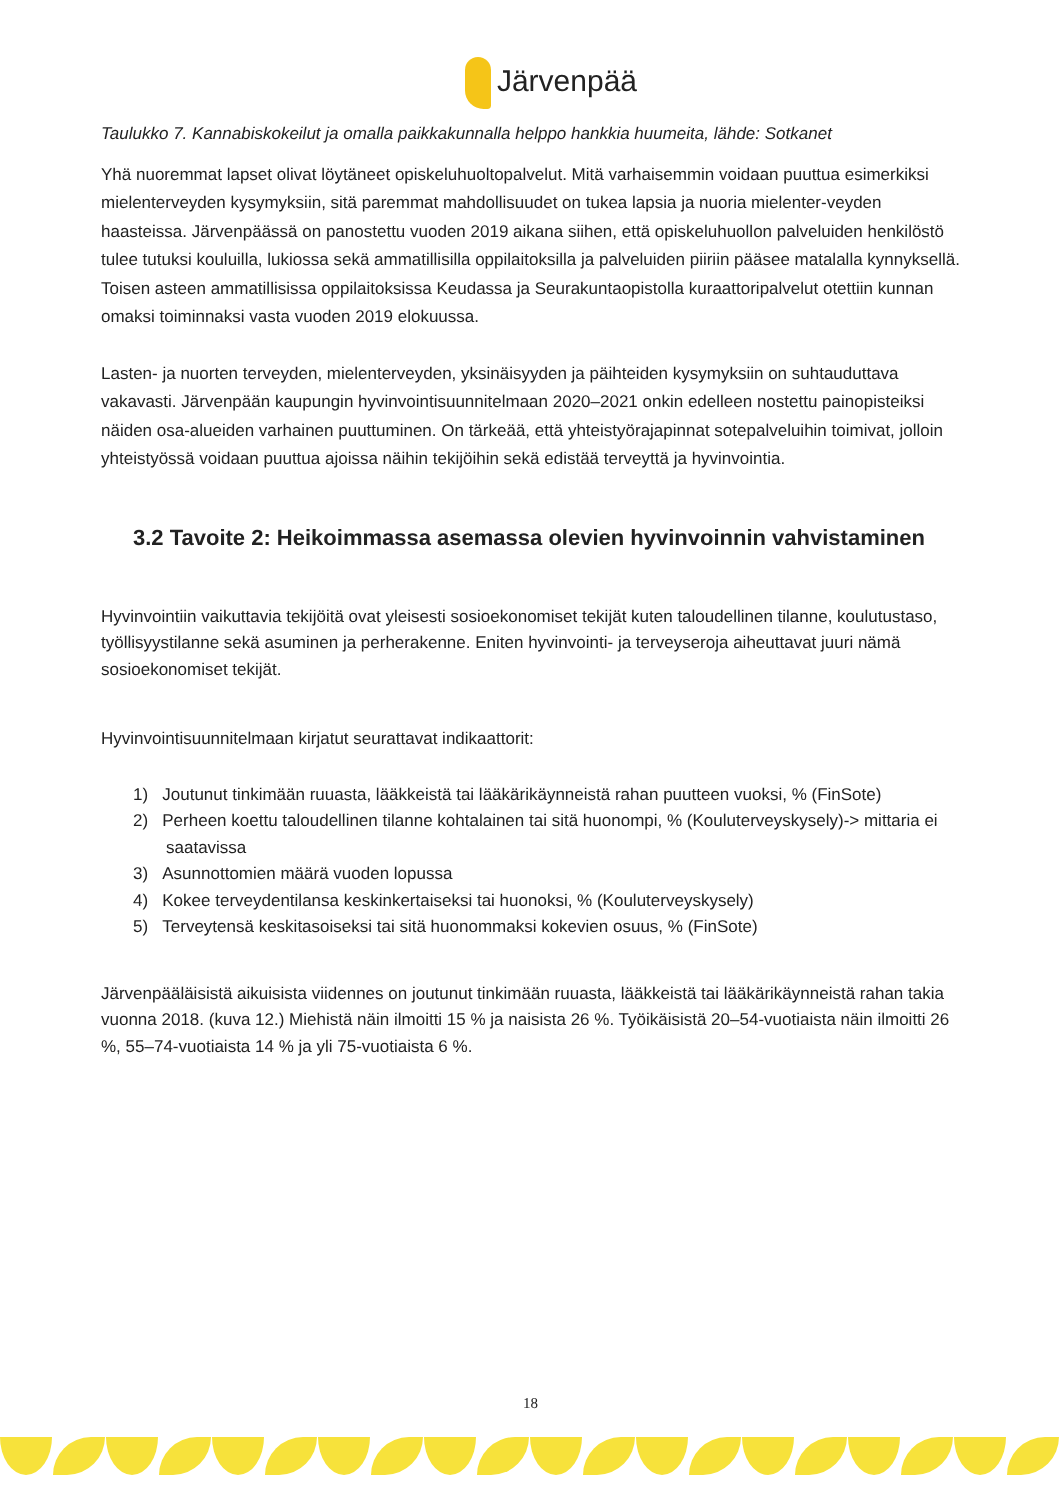Järvenpää
Taulukko 7. Kannabiskokeilut ja omalla paikkakunnalla helppo hankkia huumeita, lähde: Sotkanet
Yhä nuoremmat lapset olivat löytäneet opiskeluhuoltopalvelut. Mitä varhaisemmin voidaan puuttua esimerkiksi mielenterveyden kysymyksiin, sitä paremmat mahdollisuudet on tukea lapsia ja nuoria mielenter-veyden haasteissa. Järvenpäässä on panostettu vuoden 2019 aikana siihen, että opiskeluhuollon palveluiden henkilöstö tulee tutuksi kouluilla, lukiossa sekä ammatillisilla oppilaitoksilla ja palveluiden piiriin pääsee matalalla kynnyksellä. Toisen asteen ammatillisissa oppilaitoksissa Keudassa ja Seurakuntaopistolla kuraattoripalvelut otettiin kunnan omaksi toiminnaksi vasta vuoden 2019 elokuussa.
Lasten- ja nuorten terveyden, mielenterveyden, yksinäisyyden ja päihteiden kysymyksiin on suhtauduttava vakavasti. Järvenpään kaupungin hyvinvointisuunnitelmaan 2020–2021 onkin edelleen nostettu painopisteiksi näiden osa-alueiden varhainen puuttuminen. On tärkeää, että yhteistyörajapinnat sotepalveluihin toimivat, jolloin yhteistyössä voidaan puuttua ajoissa näihin tekijöihin sekä edistää terveyttä ja hyvinvointia.
3.2 Tavoite 2: Heikoimmassa asemassa olevien hyvinvoinnin vahvistaminen
Hyvinvointiin vaikuttavia tekijöitä ovat yleisesti sosioekonomiset tekijät kuten taloudellinen tilanne, koulutustaso, työllisyystilanne sekä asuminen ja perherakenne. Eniten hyvinvointi- ja terveyseroja aiheuttavat juuri nämä sosioekonomiset tekijät.
Hyvinvointisuunnitelmaan kirjatut seurattavat indikaattorit:
1) Joutunut tinkimään ruuasta, lääkkeistä tai lääkärikäynneistä rahan puutteen vuoksi, % (FinSote)
2) Perheen koettu taloudellinen tilanne kohtalainen tai sitä huonompi, % (Kouluterveyskysely)-> mittaria ei saatavissa
3) Asunnottomien määrä vuoden lopussa
4) Kokee terveydentilansa keskinkertaiseksi tai huonoksi, % (Kouluterveyskysely)
5) Terveytensä keskitasoiseksi tai sitä huonommaksi kokevien osuus, % (FinSote)
Järvenpääläisistä aikuisista viidennes on joutunut tinkimään ruuasta, lääkkeistä tai lääkärikäynneistä rahan takia vuonna 2018. (kuva 12.) Miehistä näin ilmoitti 15 % ja naisista 26 %. Työikäisistä 20–54-vuotiaista näin ilmoitti 26 %, 55–74-vuotiaista 14 % ja yli 75-vuotiaista 6 %.
18